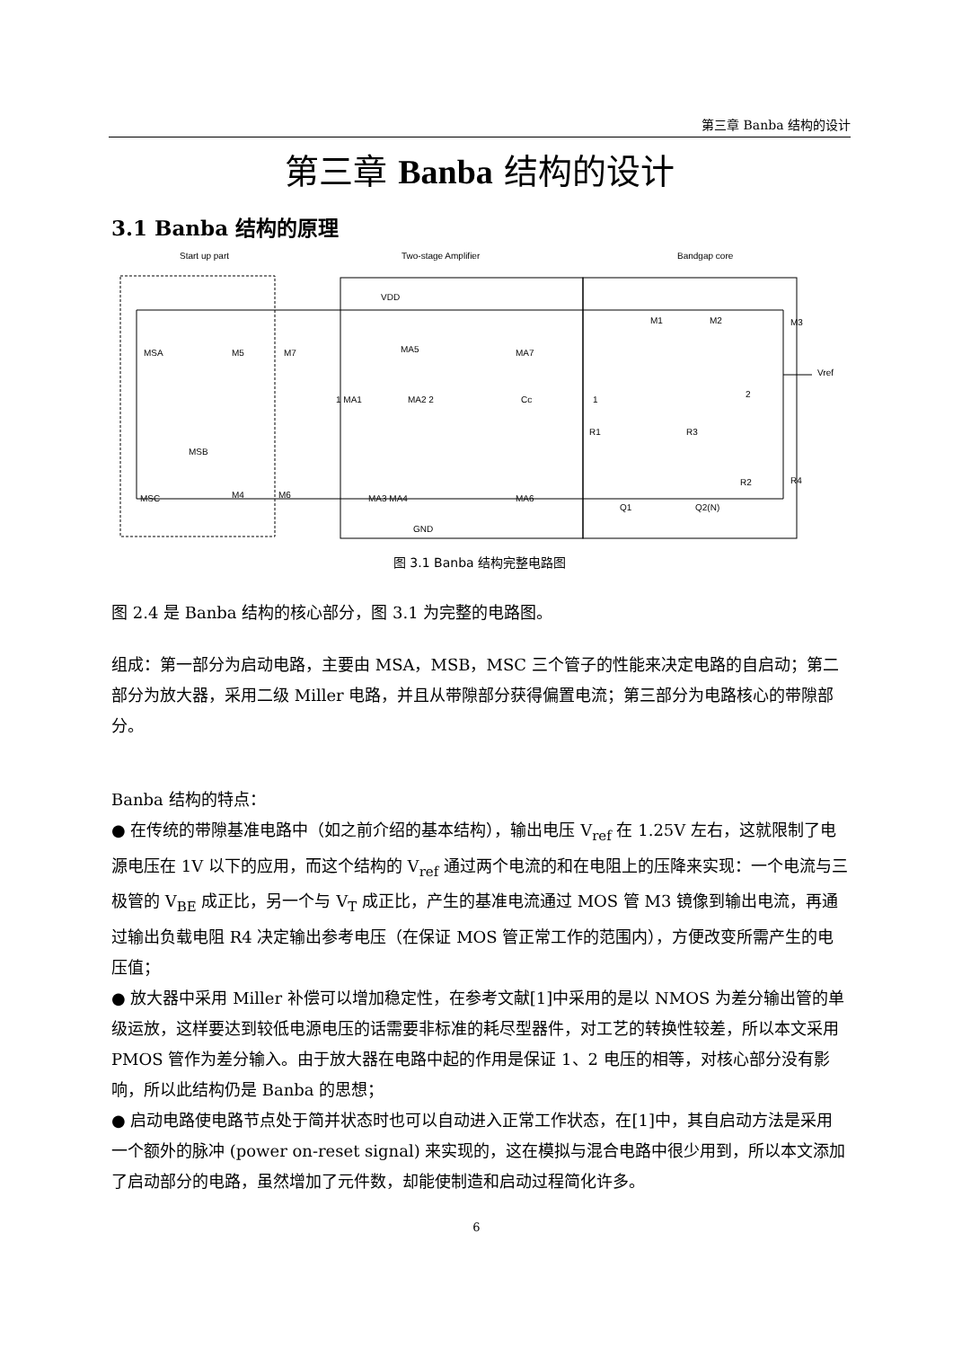第三章 Banba 结构的设计
第三章 Banba 结构的设计
3.1 Banba 结构的原理
Start up part Two-stage Amplifier Bandgap core
VDD
MSA M5 M7 MA5 MA7
M1 M2 M3
Vref
1 MA1 MA2 2 Cc 1
2
R1 R3
MSB
MSC M4 M6 MA3 MA4 MA6
R2 R4
Q1 Q2(N)
GND
图 3.1 Banba 结构完整电路图
图 2.4 是 Banba 结构的核心部分，图 3.1 为完整的电路图。
组成：第一部分为启动电路，主要由 MSA，MSB，MSC 三个管子的性能来决定电路的自启动；第二部分为放大器，采用二级 Miller 电路，并且从带隙部分获得偏置电流；第三部分为电路核心的带隙部分。
Banba 结构的特点：
● 在传统的带隙基准电路中（如之前介绍的基本结构），输出电压 V<sub>ref</sub> 在 1.25V 左右，这就限制了电源电压在 1V 以下的应用，而这个结构的 V<sub>ref</sub> 通过两个电流的和在电阻上的压降来实现：一个电流与三极管的 V<sub>BE</sub> 成正比，另一个与 V<sub>T</sub> 成正比，产生的基准电流通过 MOS 管 M3 镜像到输出电流，再通过输出负载电阻 R4 决定输出参考电压（在保证 MOS 管正常工作的范围内），方便改变所需产生的电压值；
● 放大器中采用 Miller 补偿可以增加稳定性，在参考文献[1]中采用的是以 NMOS 为差分输出管的单级运放，这样要达到较低电源电压的话需要非标准的耗尽型器件，对工艺的转换性较差，所以本文采用 PMOS 管作为差分输入。由于放大器在电路中起的作用是保证 1、2 电压的相等，对核心部分没有影响，所以此结构仍是 Banba 的思想；
● 启动电路使电路节点处于简并状态时也可以自动进入正常工作状态，在[1]中，其自启动方法是采用一个额外的脉冲 (power on-reset signal) 来实现的，这在模拟与混合电路中很少用到，所以本文添加了启动部分的电路，虽然增加了元件数，却能使制造和启动过程简化许多。
6